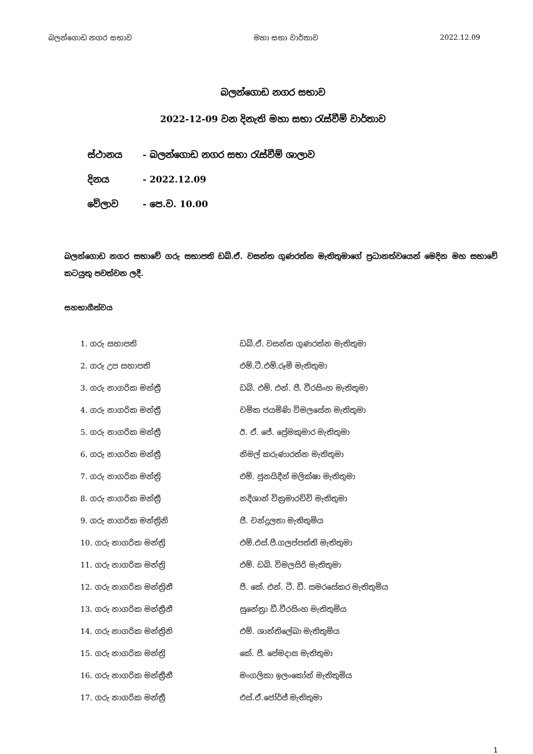බලන්ගොඩ නගර සභාව මහා සභා වාර්තාව 2022.12.09
බලන්ගොඩ නගර සභාව
2022-12-09 වන දිනැති මහා සභා රැස්වීම් වාර්තාව
| ස්ථානය | - බලන්ගොඩ නගර සභා රැස්වීම් ශාලාව |
| දිනය | - 2022.12.09 |
| වේලාව | - පෙ.ව. 10.00 |
බලන්ගොඩ නගර සභාවේ ගරු සභාපති ඩබ්.ඒ. වසන්ත ගුණරත්න මැතිතුමාගේ ප්‍රධානත්වයෙන් මෙදින මහ සභාවේ කටයුතු පවත්වන ලදී.
සහභාගීත්වය
| 1. ගරු සභාපති | ඩබ්.ඒ. වසන්ත ගුණරත්න මැතිතුමා |
| 2. ගරු උප සභාපති | එම්.ටී.එම්.රූමි මැතිතුමා |
| 3. ගරු නාගරික මන්ත්‍රී | ඩබ්. එම්. එන්. ජී. වීරසිංහ මැතිතුමා |
| 4. ගරු නාගරික මන්ත්‍රී | චමික ජයමිණි විමලසේන මැතිතුමා |
| 5. ගරු නාගරික මන්ත්‍රී | ඊ. ඒ. ජේ. ප්‍රේමකුමාර මැතිතුමා |
| 6. ගරු නාගරික මන්ත්‍රී | නිමල් කරුණාරත්න මැතිතුමා |
| 7. ගරු නාගරික මන්ත්‍රි | එම්. ජුනයිදීන් මලික්ෂා මැතිතුමා |
| 8. ගරු නාගරික මන්ත්‍රී | නදීශාන් වික්‍රමාරච්චි මැතිතුමා |
| 9. ගරු නාගරික මන්ත්‍රිනි | ජී. චන්ද්‍රලතා මැතිතුමිය |
| 10. ගරු නාගරික මන්ත්‍රි | එම්.එස්.පී.ගලප්පත්ති මැතිතුමා |
| 11. ගරු නාගරික මන්ත්‍රි | එම්. ඩබ්. විමලසිරි මැතිතුමා |
| 12. ගරු නාගරික මන්ත්‍රිනී | පී. කේ. එන්. ටී. ඩී. සමරසේකර මැතිතුමිය |
| 13. ගරු නාගරික මන්ත්‍රීනී | සුනේත්‍රා ඩී.වීරසිංහ මැතිතුමිය |
| 14. ගරු නාගරික මන්ත්‍රිනි | එම්. ශාන්තිලේඛා මැතිතුමිය |
| 15. ගරු නාගරික මන්ත්‍රි | කේ. ජී. පේමදාස මැතිතුමා |
| 16. ගරු නාගරික මන්ත්‍රීනී | මංගලිකා ඉලංකෝන් මැතිතුමිය |
| 17. ගරු නාගරික මන්ත්‍රී | එස්.ඒ.ජෝර්ජ් මැතිතුමා |
1